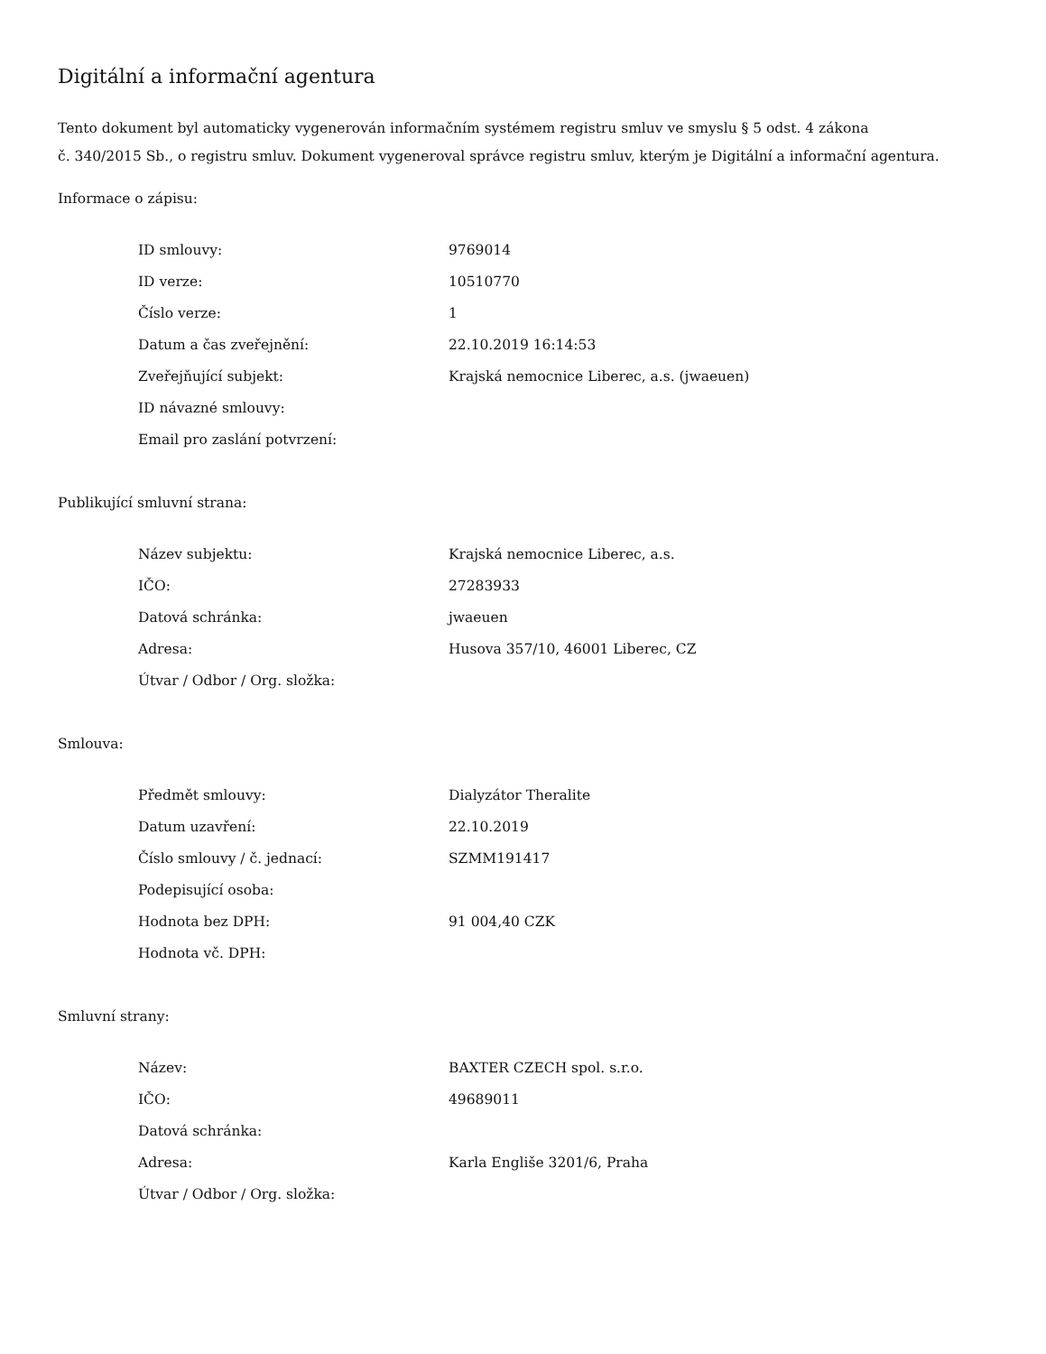Digitální a informační agentura
Tento dokument byl automaticky vygenerován informačním systémem registru smluv ve smyslu § 5 odst. 4 zákona
č. 340/2015 Sb., o registru smluv. Dokument vygeneroval správce registru smluv, kterým je Digitální a informační agentura.
Informace o zápisu:
| ID smlouvy: | 9769014 |
| ID verze: | 10510770 |
| Číslo verze: | 1 |
| Datum a čas zveřejnění: | 22.10.2019 16:14:53 |
| Zveřejňující subjekt: | Krajská nemocnice Liberec, a.s. (jwaeuen) |
| ID návazné smlouvy: | |
| Email pro zaslání potvrzení: | |
Publikující smluvní strana:
| Název subjektu: | Krajská nemocnice Liberec, a.s. |
| IČO: | 27283933 |
| Datová schránka: | jwaeuen |
| Adresa: | Husova 357/10, 46001 Liberec, CZ |
| Útvar / Odbor / Org. složka: | |
Smlouva:
| Předmět smlouvy: | Dialyzátor Theralite |
| Datum uzavření: | 22.10.2019 |
| Číslo smlouvy / č. jednací: | SZMM191417 |
| Podepisující osoba: | |
| Hodnota bez DPH: | 91 004,40 CZK |
| Hodnota vč. DPH: | |
Smluvní strany:
| Název: | BAXTER CZECH spol. s.r.o. |
| IČO: | 49689011 |
| Datová schránka: | |
| Adresa: | Karla Engliše 3201/6, Praha |
| Útvar / Odbor / Org. složka: | |